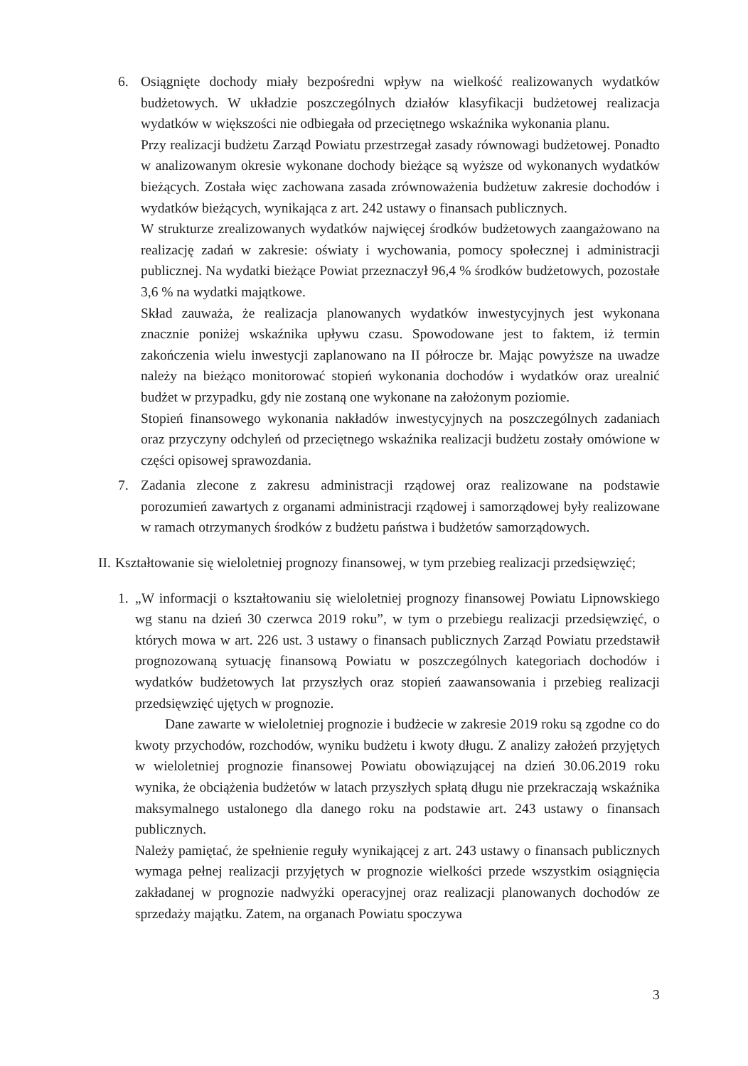6. Osiągnięte dochody miały bezpośredni wpływ na wielkość realizowanych wydatków budżetowych. W układzie poszczególnych działów klasyfikacji budżetowej realizacja wydatków w większości nie odbiegała od przeciętnego wskaźnika wykonania planu.
Przy realizacji budżetu Zarząd Powiatu przestrzegał zasady równowagi budżetowej. Ponadto w analizowanym okresie wykonane dochody bieżące są wyższe od wykonanych wydatków bieżących. Została więc zachowana zasada zrównoważenia budżetuw zakresie dochodów i wydatków bieżących, wynikająca z art. 242 ustawy o finansach publicznych.
W strukturze zrealizowanych wydatków najwięcej środków budżetowych zaangażowano na realizację zadań w zakresie: oświaty i wychowania, pomocy społecznej i administracji publicznej. Na wydatki bieżące Powiat przeznaczył 96,4 % środków budżetowych, pozostałe 3,6 % na wydatki majątkowe.
Skład zauważa, że realizacja planowanych wydatków inwestycyjnych jest wykonana znacznie poniżej wskaźnika upływu czasu. Spowodowane jest to faktem, iż termin zakończenia wielu inwestycji zaplanowano na II półrocze br. Mając powyższe na uwadze należy na bieżąco monitorować stopień wykonania dochodów i wydatków oraz urealnić budżet w przypadku, gdy nie zostaną one wykonane na założonym poziomie.
Stopień finansowego wykonania nakładów inwestycyjnych na poszczególnych zadaniach oraz przyczyny odchyleń od przeciętnego wskaźnika realizacji budżetu zostały omówione w części opisowej sprawozdania.
7. Zadania zlecone z zakresu administracji rządowej oraz realizowane na podstawie porozumień zawartych z organami administracji rządowej i samorządowej były realizowane w ramach otrzymanych środków z budżetu państwa i budżetów samorządowych.
II.
Kształtowanie się wieloletniej prognozy finansowej, w tym przebieg realizacji przedsięwzięć;
1. „W informacji o kształtowaniu się wieloletniej prognozy finansowej Powiatu Lipnowskiego wg stanu na dzień 30 czerwca 2019 roku”, w tym o przebiegu realizacji przedsięwzięć, o których mowa w art. 226 ust. 3 ustawy o finansach publicznych Zarząd Powiatu przedstawił prognozowaną sytuację finansową Powiatu w poszczególnych kategoriach dochodów i wydatków budżetowych lat przyszłych oraz stopień zaawansowania i przebieg realizacji przedsięwzięć ujętych w prognozie.
Dane zawarte w wieloletniej prognozie i budżecie w zakresie 2019 roku są zgodne co do kwoty przychodów, rozchodów, wyniku budżetu i kwoty długu. Z analizy założeń przyjętych w wieloletniej prognozie finansowej Powiatu obowiązującej na dzień 30.06.2019 roku wynika, że obciążenia budżetów w latach przyszłych spłatą długu nie przekraczają wskaźnika maksymalnego ustalonego dla danego roku na podstawie art. 243 ustawy o finansach publicznych.
Należy pamiętać, że spełnienie reguły wynikającej z art. 243 ustawy o finansach publicznych wymaga pełnej realizacji przyjętych w prognozie wielkości przede wszystkim osiągnięcia zakładanej w prognozie nadwyżki operacyjnej oraz realizacji planowanych dochodów ze sprzedaży majątku. Zatem, na organach Powiatu spoczywa
3